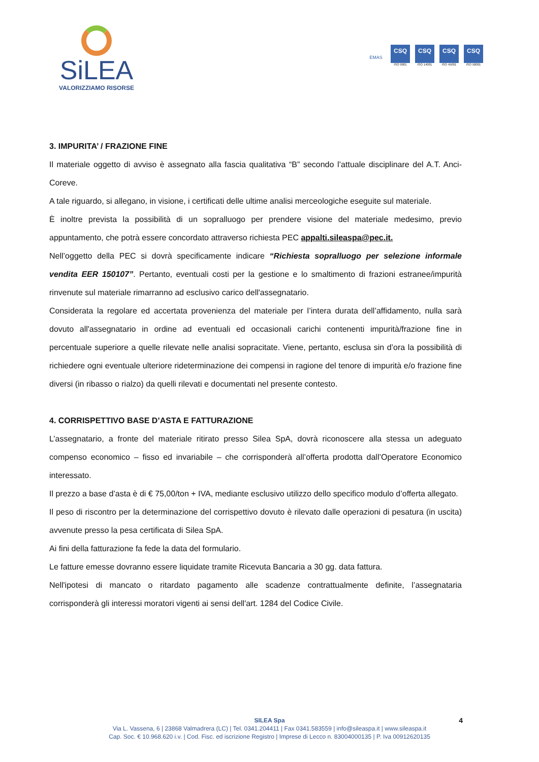SiLEA
VALORIZZIAMO RISORSE
EMAS
CSQ
ISO 9001
CSQ
ISO 14001
CSQ
ISO 45001
CSQ
ISO 50001
3. IMPURITA’ / FRAZIONE FINE
Il materiale oggetto di avviso è assegnato alla fascia qualitativa “B” secondo l’attuale disciplinare del A.T. Anci-Coreve.
A tale riguardo, si allegano, in visione, i certificati delle ultime analisi merceologiche eseguite sul materiale.
È inoltre prevista la possibilità di un sopralluogo per prendere visione del materiale medesimo, previo appuntamento, che potrà essere concordato attraverso richiesta PEC appalti.sileaspa@pec.it.
Nell’oggetto della PEC si dovrà specificamente indicare “Richiesta sopralluogo per selezione informale vendita EER 150107”. Pertanto, eventuali costi per la gestione e lo smaltimento di frazioni estranee/impurità rinvenute sul materiale rimarranno ad esclusivo carico dell'assegnatario.
Considerata la regolare ed accertata provenienza del materiale per l’intera durata dell’affidamento, nulla sarà dovuto all'assegnatario in ordine ad eventuali ed occasionali carichi contenenti impurità/frazione fine in percentuale superiore a quelle rilevate nelle analisi sopracitate. Viene, pertanto, esclusa sin d’ora la possibilità di richiedere ogni eventuale ulteriore rideterminazione dei compensi in ragione del tenore di impurità e/o frazione fine diversi (in ribasso o rialzo) da quelli rilevati e documentati nel presente contesto.
4. CORRISPETTIVO BASE D’ASTA E FATTURAZIONE
L’assegnatario, a fronte del materiale ritirato presso Silea SpA, dovrà riconoscere alla stessa un adeguato compenso economico – fisso ed invariabile – che corrisponderà all’offerta prodotta dall’Operatore Economico interessato.
Il prezzo a base d’asta è di € 75,00/ton + IVA, mediante esclusivo utilizzo dello specifico modulo d’offerta allegato.
Il peso di riscontro per la determinazione del corrispettivo dovuto è rilevato dalle operazioni di pesatura (in uscita) avvenute presso la pesa certificata di Silea SpA.
Ai fini della fatturazione fa fede la data del formulario.
Le fatture emesse dovranno essere liquidate tramite Ricevuta Bancaria a 30 gg. data fattura.
Nell'ipotesi di mancato o ritardato pagamento alle scadenze contrattualmente definite, l’assegnataria corrisponderà gli interessi moratori vigenti ai sensi dell'art. 1284 del Codice Civile.
SILEA Spa 4
Via L. Vassena, 6 | 23868 Valmadrera (LC) | Tel. 0341.204411 | Fax 0341.583559 | info@sileaspa.it | www.sileaspa.it
Cap. Soc. € 10.968.620 i.v. | Cod. Fisc. ed iscrizione Registro | Imprese di Lecco n. 83004000135 | P. Iva 00912620135